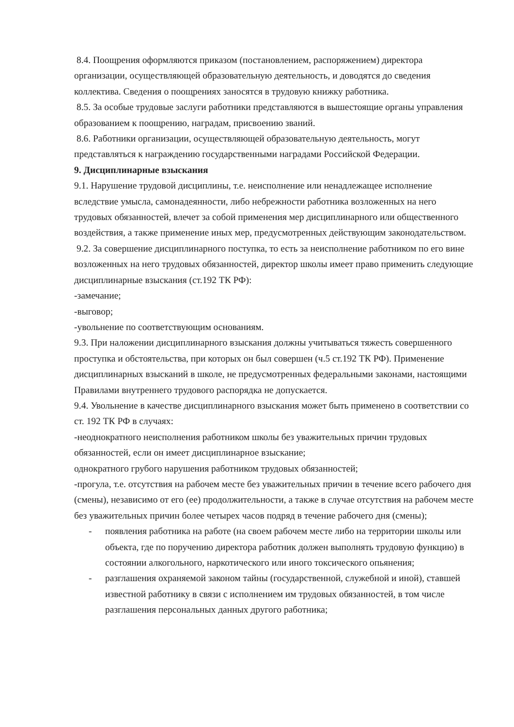8.4. Поощрения оформляются приказом (постановлением, распоряжением) директора организации, осуществляющей образовательную деятельность, и доводятся до сведения коллектива. Сведения о поощрениях заносятся в трудовую книжку работника.
8.5. За особые трудовые заслуги работники представляются в вышестоящие органы управления образованием к поощрению, наградам, присвоению званий.
8.6. Работники организации, осуществляющей образовательную деятельность, могут представляться к награждению государственными наградами Российской Федерации.
9. Дисциплинарные взыскания
9.1. Нарушение трудовой дисциплины, т.е. неисполнение или ненадлежащее исполнение вследствие умысла, самонадеянности, либо небрежности работника возложенных на него трудовых обязанностей, влечет за собой применения мер дисциплинарного или общественного воздействия, а также применение иных мер, предусмотренных действующим законодательством.
9.2. За совершение дисциплинарного поступка, то есть за неисполнение работником по его вине возложенных на него трудовых обязанностей, директор школы имеет право применить следующие дисциплинарные взыскания (ст.192 ТК РФ):
-замечание;
-выговор;
-увольнение по соответствующим основаниям.
9.3. При наложении дисциплинарного взыскания должны учитываться тяжесть совершенного проступка и обстоятельства, при которых он был совершен (ч.5 ст.192 ТК РФ). Применение дисциплинарных взысканий в школе, не предусмотренных федеральными законами, настоящими Правилами внутреннего трудового распорядка не допускается.
9.4. Увольнение в качестве дисциплинарного взыскания может быть применено в соответствии со ст. 192 ТК РФ в случаях:
-неоднократного неисполнения работником школы без уважительных причин трудовых обязанностей, если он имеет дисциплинарное взыскание;
однократного грубого нарушения работником трудовых обязанностей;
-прогула, т.е. отсутствия на рабочем месте без уважительных причин в течение всего рабочего дня (смены), независимо от его (ее) продолжительности, а также в случае отсутствия на рабочем месте без уважительных причин более четырех часов подряд в течение рабочего дня (смены);
- появления работника на работе (на своем рабочем месте либо на территории школы или объекта, где по поручению директора работник должен выполнять трудовую функцию) в состоянии алкогольного, наркотического или иного токсического опьянения;
- разглашения охраняемой законом тайны (государственной, служебной и иной), ставшей известной работнику в связи с исполнением им трудовых обязанностей, в том числе разглашения персональных данных другого работника;